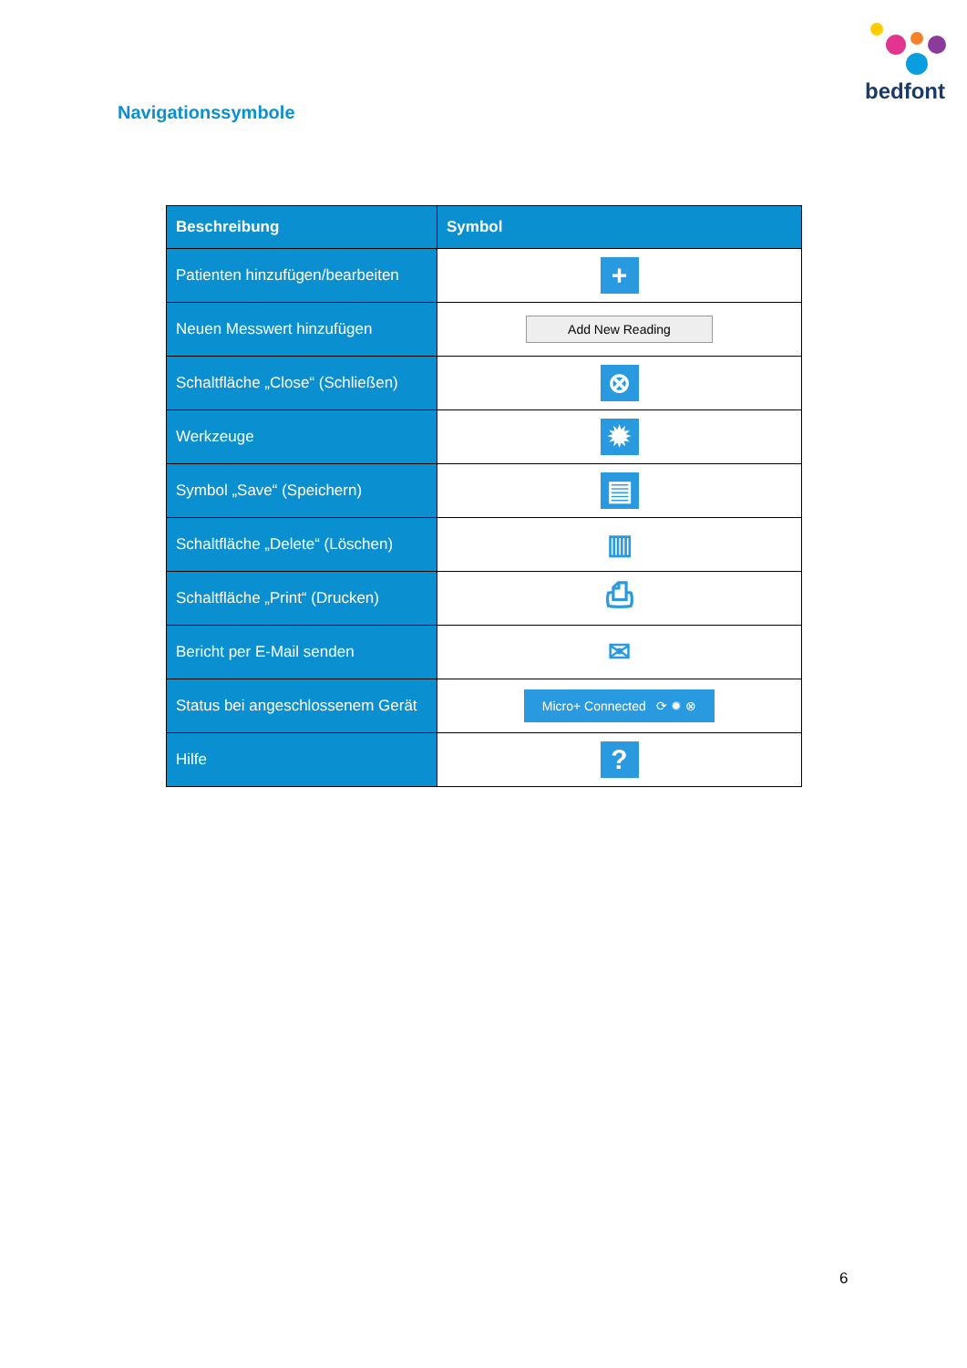bedfont
Navigationssymbole
| Beschreibung | Symbol |
| --- | --- |
| Patienten hinzufügen/bearbeiten | + |
| Neuen Messwert hinzufügen | Add New Reading |
| Schaltfläche „Close“ (Schließen) | ⊗ |
| Werkzeuge | ✹ |
| Symbol „Save“ (Speichern) | ▤ |
| Schaltfläche „Delete“ (Löschen) | ▥ |
| Schaltfläche „Print“ (Drucken) | ⎙ |
| Bericht per E-Mail senden | ✉ |
| Status bei angeschlossenem Gerät | Micro+ Connected ⟳ ✹ ⊗ |
| Hilfe | ? |
6